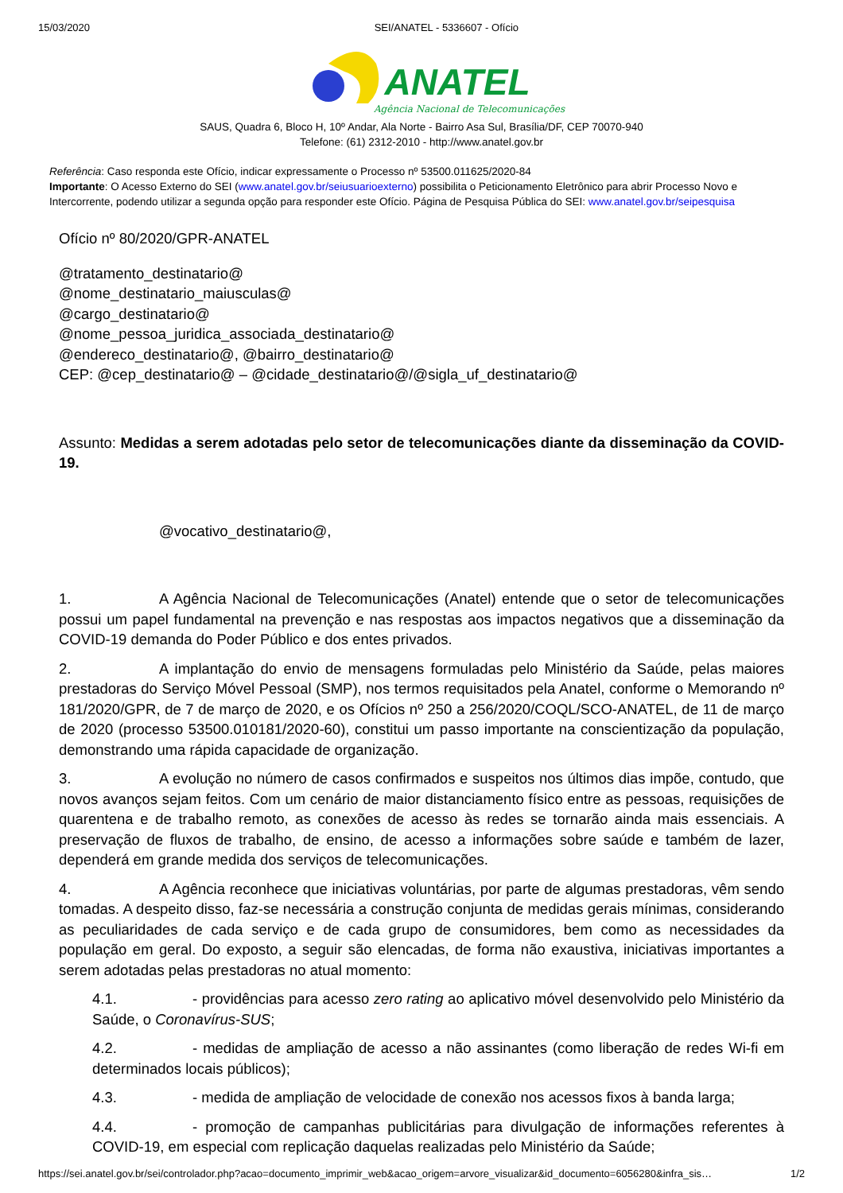15/03/2020 SEI/ANATEL - 5336607 - Ofício
ANATEL
Agência Nacional de Telecomunicações
SAUS, Quadra 6, Bloco H, 10º Andar, Ala Norte - Bairro Asa Sul, Brasília/DF, CEP 70070-940
Telefone: (61) 2312-2010 - http://www.anatel.gov.br
Referência: Caso responda este Ofício, indicar expressamente o Processo nº 53500.011625/2020-84
Importante: O Acesso Externo do SEI (www.anatel.gov.br/seiusuarioexterno) possibilita o Peticionamento Eletrônico para abrir Processo Novo e Intercorrente, podendo utilizar a segunda opção para responder este Ofício. Página de Pesquisa Pública do SEI: www.anatel.gov.br/seipesquisa
Ofício nº 80/2020/GPR-ANATEL
@tratamento_destinatario@
@nome_destinatario_maiusculas@
@cargo_destinatario@
@nome_pessoa_juridica_associada_destinatario@
@endereco_destinatario@, @bairro_destinatario@
CEP: @cep_destinatario@ – @cidade_destinatario@/@sigla_uf_destinatario@
Assunto: Medidas a serem adotadas pelo setor de telecomunicações diante da disseminação da COVID-19.
@vocativo_destinatario@,
1. A Agência Nacional de Telecomunicações (Anatel) entende que o setor de telecomunicações possui um papel fundamental na prevenção e nas respostas aos impactos negativos que a disseminação da COVID-19 demanda do Poder Público e dos entes privados.
2. A implantação do envio de mensagens formuladas pelo Ministério da Saúde, pelas maiores prestadoras do Serviço Móvel Pessoal (SMP), nos termos requisitados pela Anatel, conforme o Memorando nº 181/2020/GPR, de 7 de março de 2020, e os Ofícios nº 250 a 256/2020/COQL/SCO-ANATEL, de 11 de março de 2020 (processo 53500.010181/2020-60), constitui um passo importante na conscientização da população, demonstrando uma rápida capacidade de organização.
3. A evolução no número de casos confirmados e suspeitos nos últimos dias impõe, contudo, que novos avanços sejam feitos. Com um cenário de maior distanciamento físico entre as pessoas, requisições de quarentena e de trabalho remoto, as conexões de acesso às redes se tornarão ainda mais essenciais. A preservação de fluxos de trabalho, de ensino, de acesso a informações sobre saúde e também de lazer, dependerá em grande medida dos serviços de telecomunicações.
4. A Agência reconhece que iniciativas voluntárias, por parte de algumas prestadoras, vêm sendo tomadas. A despeito disso, faz-se necessária a construção conjunta de medidas gerais mínimas, considerando as peculiaridades de cada serviço e de cada grupo de consumidores, bem como as necessidades da população em geral. Do exposto, a seguir são elencadas, de forma não exaustiva, iniciativas importantes a serem adotadas pelas prestadoras no atual momento:
4.1. - providências para acesso zero rating ao aplicativo móvel desenvolvido pelo Ministério da Saúde, o Coronavírus-SUS;
4.2. - medidas de ampliação de acesso a não assinantes (como liberação de redes Wi-fi em determinados locais públicos);
4.3. - medida de ampliação de velocidade de conexão nos acessos fixos à banda larga;
4.4. - promoção de campanhas publicitárias para divulgação de informações referentes à COVID-19, em especial com replicação daquelas realizadas pelo Ministério da Saúde;
https://sei.anatel.gov.br/sei/controlador.php?acao=documento_imprimir_web&acao_origem=arvore_visualizar&id_documento=6056280&infra_sis… 1/2